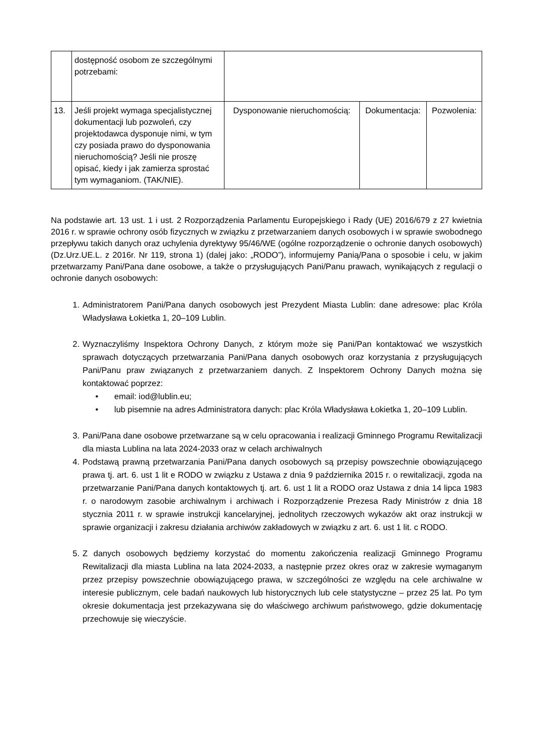| | dostępność osobom ze szczególnymi potrzebami: | | | |
| 13. | Jeśli projekt wymaga specjalistycznej dokumentacji lub pozwoleń, czy projektodawca dysponuje nimi, w tym czy posiada prawo do dysponowania nieruchomością? Jeśli nie proszę opisać, kiedy i jak zamierza sprostać tym wymaganiom. (TAK/NIE). | Dysponowanie nieruchomością: | Dokumentacja: | Pozwolenia: |
Na podstawie art. 13 ust. 1 i ust. 2 Rozporządzenia Parlamentu Europejskiego i Rady (UE) 2016/679 z 27 kwietnia 2016 r. w sprawie ochrony osób fizycznych w związku z przetwarzaniem danych osobowych i w sprawie swobodnego przepływu takich danych oraz uchylenia dyrektywy 95/46/WE (ogólne rozporządzenie o ochronie danych osobowych) (Dz.Urz.UE.L. z 2016r. Nr 119, strona 1) (dalej jako: „RODO”), informujemy Panią/Pana o sposobie i celu, w jakim przetwarzamy Pani/Pana dane osobowe, a także o przysługujących Pani/Panu prawach, wynikających z regulacji o ochronie danych osobowych:
1. Administratorem Pani/Pana danych osobowych jest Prezydent Miasta Lublin: dane adresowe: plac Króla Władysława Łokietka 1, 20–109 Lublin.
2. Wyznaczyliśmy Inspektora Ochrony Danych, z którym może się Pani/Pan kontaktować we wszystkich sprawach dotyczących przetwarzania Pani/Pana danych osobowych oraz korzystania z przysługujących Pani/Panu praw związanych z przetwarzaniem danych. Z Inspektorem Ochrony Danych można się kontaktować poprzez:
• email: iod@lublin.eu;
• lub pisemnie na adres Administratora danych: plac Króla Władysława Łokietka 1, 20–109 Lublin.
3. Pani/Pana dane osobowe przetwarzane są w celu opracowania i realizacji Gminnego Programu Rewitalizacji dla miasta Lublina na lata 2024-2033 oraz w celach archiwalnych
4. Podstawą prawną przetwarzania Pani/Pana danych osobowych są przepisy powszechnie obowiązującego prawa tj. art. 6. ust 1 lit e RODO w związku z Ustawa z dnia 9 października 2015 r. o rewitalizacji, zgoda na przetwarzanie Pani/Pana danych kontaktowych tj. art. 6. ust 1 lit a RODO oraz Ustawa z dnia 14 lipca 1983 r. o narodowym zasobie archiwalnym i archiwach i Rozporządzenie Prezesa Rady Ministrów z dnia 18 stycznia 2011 r. w sprawie instrukcji kancelaryjnej, jednolitych rzeczowych wykazów akt oraz instrukcji w sprawie organizacji i zakresu działania archiwów zakładowych w związku z art. 6. ust 1 lit. c RODO.
5. Z danych osobowych będziemy korzystać do momentu zakończenia realizacji Gminnego Programu Rewitalizacji dla miasta Lublina na lata 2024-2033, a następnie przez okres oraz w zakresie wymaganym przez przepisy powszechnie obowiązującego prawa, w szczególności ze względu na cele archiwalne w interesie publicznym, cele badań naukowych lub historycznych lub cele statystyczne – przez 25 lat. Po tym okresie dokumentacja jest przekazywana się do właściwego archiwum państwowego, gdzie dokumentację przechowuje się wieczyście.